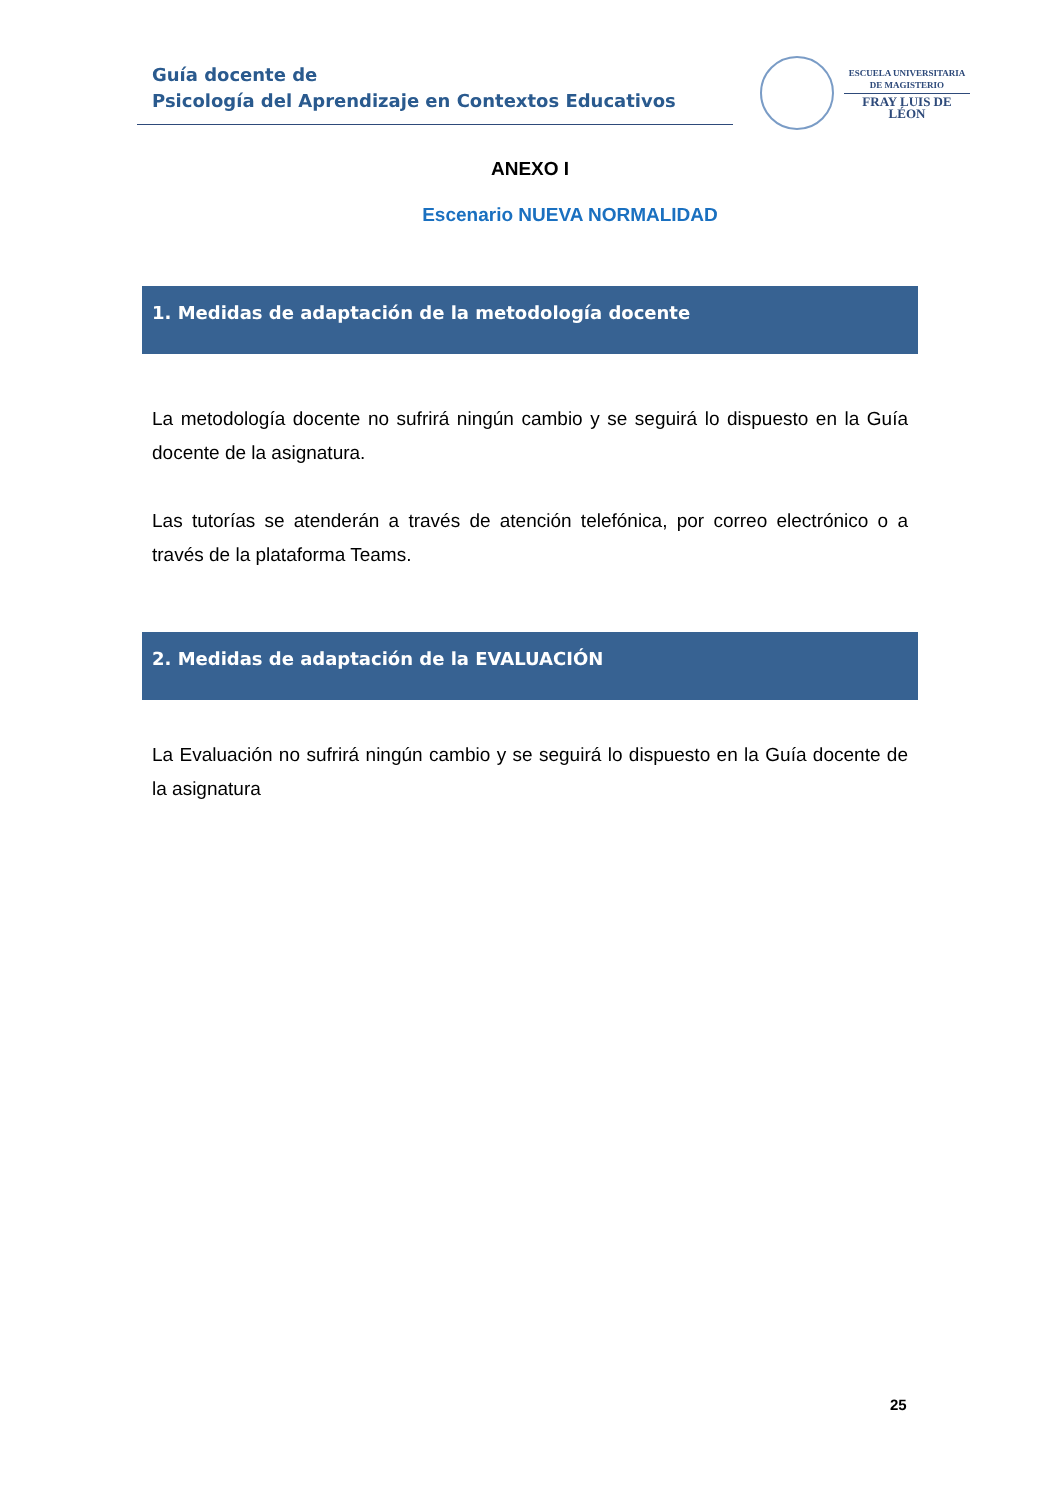Guía docente de
Psicología del Aprendizaje en Contextos Educativos
ESCUELA UNIVERSITARIA
DE MAGISTERIO
FRAY LUIS DE LÉON
ANEXO I
Escenario NUEVA NORMALIDAD
1. Medidas de adaptación de la metodología docente
La metodología docente no sufrirá ningún cambio y se seguirá lo dispuesto en la Guía docente de la asignatura.
Las tutorías se atenderán a través de atención telefónica, por correo electrónico o a través de la plataforma Teams.
2. Medidas de adaptación de la EVALUACIÓN
La Evaluación no sufrirá ningún cambio y se seguirá lo dispuesto en la Guía docente de la asignatura
25